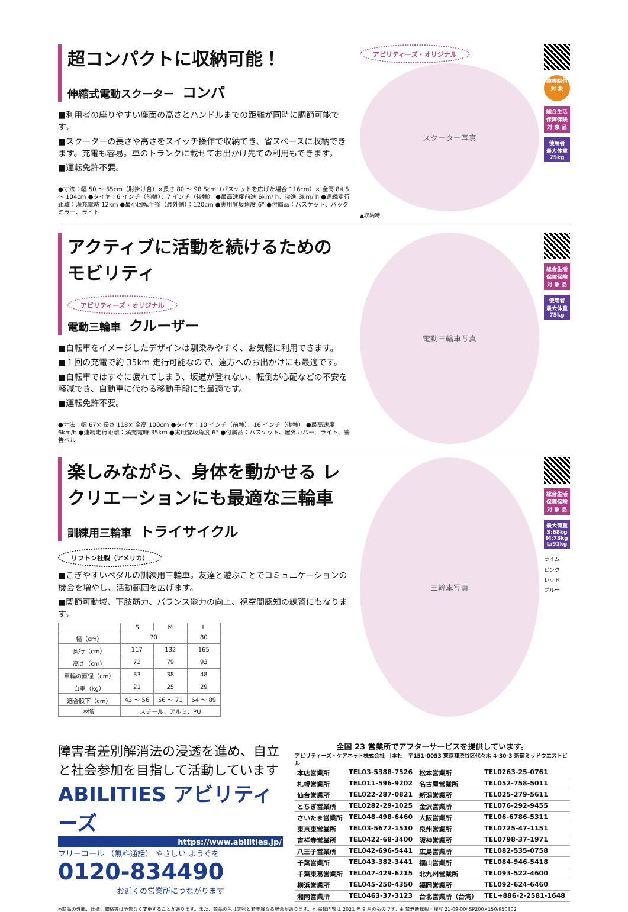超コンパクトに収納可能！
伸縮式電動スクーター コンパ
■利用者の座りやすい座面の高さとハンドルまでの距離が同時に調節可能です。
■スクーターの長さや高さをスイッチ操作で収納でき、省スペースに収納できます。充電も容易。車のトランクに載せてお出かけ先での利用もできます。
■運転免許不要。
●寸法：幅 50 ～ 55cm（肘掛け含）×長さ 80 ～ 98.5cm（バスケットを広げた場合 116cm）× 全高 84.5 ～ 104cm ●タイヤ：6 インチ（前輪）、7 インチ（後輪） ●最高速度前進 6km/ h、後進 3km/ h ●連続走行距離：満充電時 12km ●最小回転半径（最外側）：120cm ●実用登坂角度 6° ●付属品：バスケット、バックミラー、ライト
アビリティーズ・オリジナル
スクーター写真
▲収納時
障害給付 対 象
総合生活 保障保険 対 象 品
使用者 最大体重 75kg
アクティブに活動を続けるための モビリティ
アビリティーズ・オリジナル
電動三輪車 クルーザー
■自転車をイメージしたデザインは馴染みやすく、お気軽に利用できます。
■１回の充電で約 35km 走行可能なので、遠方へのお出かけにも最適です。
■自転車ではすぐに疲れてしまう、坂道が登れない、転倒が心配などの不安を軽減でき、自動車に代わる移動手段にも最適です。
■運転免許不要。
●寸法：幅 67× 長さ 118× 全高 100cm ●タイヤ：10 インチ（前輪）、16 インチ（後輪） ●最高速度 6km/h ●連続走行距離：満充電時 35km ●実用登坂角度 6° ●付属品：バスケット、屋外カバー、ライト、警告ベル
電動三輪車写真
総合生活 保障保険 対 象 品
使用者 最大体重 75kg
楽しみながら、身体を動かせる レクリエーションにも最適な三輪車
訓練用三輪車 トライサイクル
リフトン社製（アメリカ）
■こぎやすいペダルの訓練用三輪車。友達と遊ぶことでコミュニケーションの機会を増やし、活動範囲を広げます。
■関節可動域、下肢筋力、バランス能力の向上、視空間認知の練習にもなります。
| | S | M | L |
| --- | --- | --- | --- |
| 幅（cm） | 70 | | 80 |
| 奥行（cm） | 117 | 132 | 165 |
| 高さ（cm） | 72 | 79 | 93 |
| 車輪の直径（cm） | 33 | 38 | 48 |
| 自重（kg） | 21 | 25 | 29 |
| 適合股下（cm） | 43 ～ 56 | 56 ～ 71 | 64 ～ 89 |
| 材質 | スチール、アルミ、PU | | |
三輪車写真
総合生活 保障保険 対 象 品
最大荷重 S:68kg M:73kg L:91kg
ライム
ピンク
レッド
ブルー
障害者差別解消法の浸透を進め、自立と社会参加を目指して活動しています
ABILITIES アビリティーズ
https://www.abilities.jp/
フリーコール （無料通話） やさしい ようぐを
0120-834490
お近くの営業所につながります
全国 23 営業所でアフターサービスを提供しています。
アビリティーズ・ケアネット株式会社 ［本社］〒151-0053 東京都渋谷区代々木 4-30-3 新宿ミッドウエストビル
| 本店営業所 | TEL03-5388-7526 | 松本営業所 | TEL0263-25-0761 |
| 札幌営業所 | TEL011-596-9202 | 名古屋営業所 | TEL052-758-5011 |
| 仙台営業所 | TEL022-287-0821 | 新潟営業所 | TEL025-279-5611 |
| とちぎ営業所 | TEL0282-29-1025 | 金沢営業所 | TEL076-292-9455 |
| さいたま営業所 | TEL048-498-6460 | 大阪営業所 | TEL06-6786-5311 |
| 東京東営業所 | TEL03-5672-1510 | 泉州営業所 | TEL0725-47-1151 |
| 吉祥寺営業所 | TEL0422-68-3400 | 阪神営業所 | TEL0798-37-1971 |
| 八王子営業所 | TEL042-696-5441 | 広島営業所 | TEL082-535-0758 |
| 千葉営業所 | TEL043-382-3441 | 福山営業所 | TEL084-946-5418 |
| 千葉東葛営業所 | TEL047-429-6215 | 北九州営業所 | TEL093-522-4600 |
| 横浜営業所 | TEL045-250-4350 | 福岡営業所 | TEL092-624-6460 |
| 湘南営業所 | TEL0463-37-3123 | 台北営業所（台湾） | TEL+886-2-2581-1648 |
※商品の外観、仕様、価格等は予告なく変更することがあります。また、商品の色は実物と若干異なる場合があります。※ 掲載内容は 2021 年 9 月のものです。※ 禁無断転載・複写 21-09-004SP200×150/950302